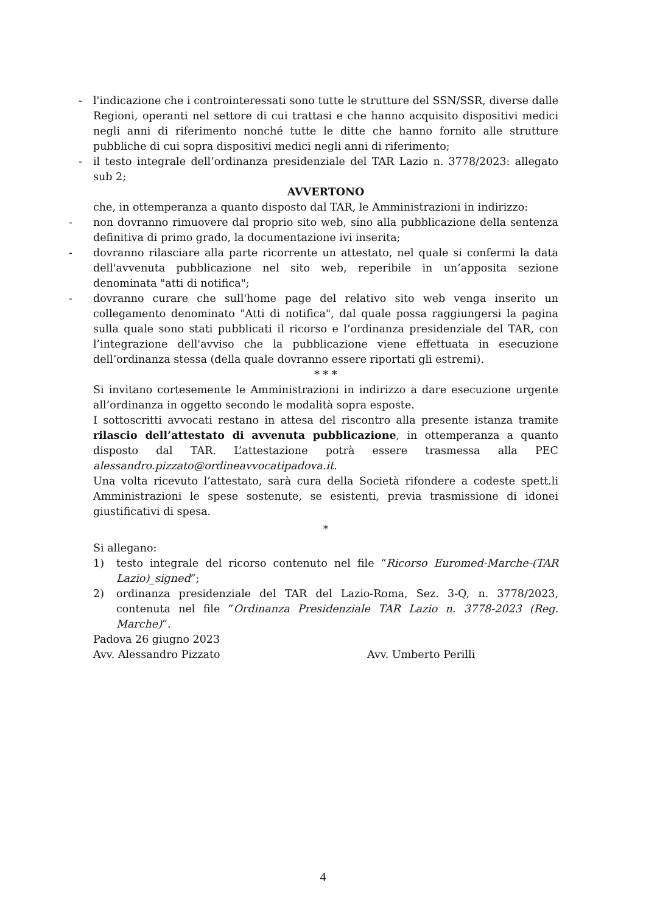-
l'indicazione che i controinteressati sono tutte le strutture del SSN/SSR, diverse dalle Regioni, operanti nel settore di cui trattasi e che hanno acquisito dispositivi medici negli anni di riferimento nonché tutte le ditte che hanno fornito alle strutture pubbliche di cui sopra dispositivi medici negli anni di riferimento;
-
il testo integrale dell’ordinanza presidenziale del TAR Lazio n. 3778/2023: allegato sub 2;
AVVERTONO
che, in ottemperanza a quanto disposto dal TAR, le Amministrazioni in indirizzo:
-
non dovranno rimuovere dal proprio sito web, sino alla pubblicazione della sentenza definitiva di primo grado, la documentazione ivi inserita;
-
dovranno rilasciare alla parte ricorrente un attestato, nel quale si confermi la data dell'avvenuta pubblicazione nel sito web, reperibile in un’apposita sezione denominata "atti di notifica";
-
dovranno curare che sull'home page del relativo sito web venga inserito un collegamento denominato "Atti di notifica", dal quale possa raggiungersi la pagina sulla quale sono stati pubblicati il ricorso e l’ordinanza presidenziale del TAR, con l’integrazione dell'avviso che la pubblicazione viene effettuata in esecuzione dell’ordinanza stessa (della quale dovranno essere riportati gli estremi).
* * *
Si invitano cortesemente le Amministrazioni in indirizzo a dare esecuzione urgente all’ordinanza in oggetto secondo le modalità sopra esposte.
I sottoscritti avvocati restano in attesa del riscontro alla presente istanza tramite rilascio dell’attestato di avvenuta pubblicazione, in ottemperanza a quanto disposto dal TAR. L’attestazione potrà essere trasmessa alla PEC alessandro.pizzato@ordineavvocatipadova.it.
Una volta ricevuto l’attestato, sarà cura della Società rifondere a codeste spett.li Amministrazioni le spese sostenute, se esistenti, previa trasmissione di idonei giustificativi di spesa.
*
Si allegano:
1) testo integrale del ricorso contenuto nel file “Ricorso Euromed-Marche-(TAR Lazio)_signed”;
2) ordinanza presidenziale del TAR del Lazio-Roma, Sez. 3-Q, n. 3778/2023, contenuta nel file ”Ordinanza Presidenziale TAR Lazio n. 3778-2023 (Reg. Marche)”.
Padova 26 giugno 2023
Avv. Alessandro Pizzato Avv. Umberto Perilli
4